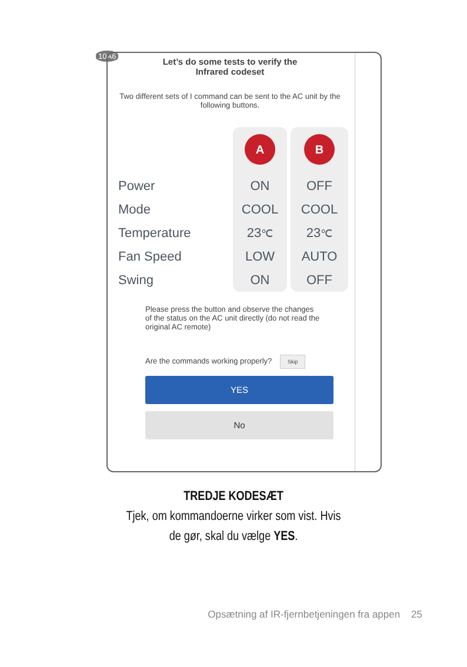10A6
Let’s do some tests to verify the
Infrared codeset
Two different sets of I command can be sent to the AC unit by the following buttons.
Power
Mode
Temperature
Fan Speed
Swing
A
ON
COOL
23℃
LOW
ON
B
OFF
COOL
23℃
AUTO
OFF
Please press the button and observe the changes of the status on the AC unit directly (do not read the original AC remote)
Are the commands working properly? Skip
YES
No
TREDJE KODESÆT
Tjek, om kommandoerne virker som vist. Hvis
de gør, skal du vælge YES.
Opsætning af IR-fjernbetjeningen fra appen 25